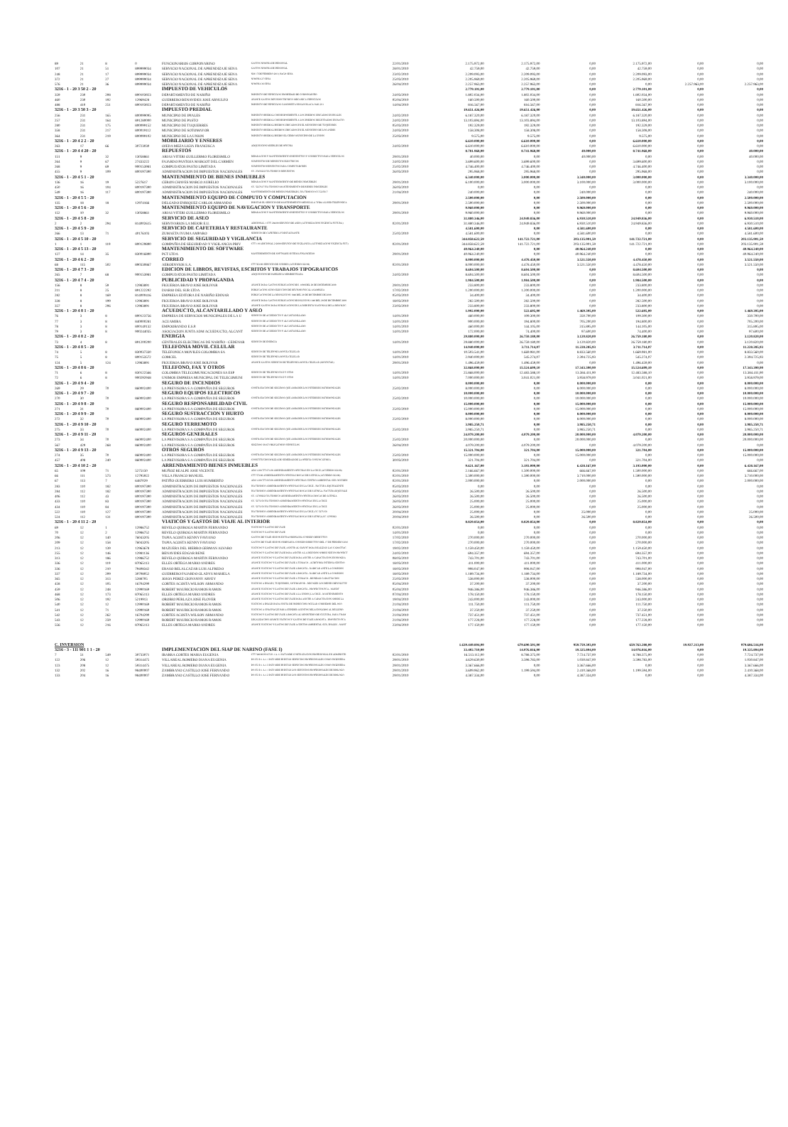| 89 | 21 | 8 | 0 | FUNCIONARIOS CORPONARINO | GASTOS NOMINA DE PERSONAL | 22/01/2010 | 2.175.972,00 | 2.175.972,00 | 0,00 | 2.175.972,00 | 0,00 | 0,00 |
| 107 | 21 | 51 | 899999034 | SERVICIO NACIONAL DE APRENDIZAJE SENA | GASTOS NOMINA DE PERSONAL | 28/01/2010 | 42.759,00 | 42.759,00 | 0,00 | 42.759,00 | 0,00 | 0,00 |
| 248 | 21 | 17 | 899999034 | SERVICIO NACIONAL DE APRENDIZAJE SENA | NM 17 DE FEBRERO 2010, PAGO SENA | 23/02/2010 | 2.209.093,00 | 2.209.093,00 | 0,00 | 2.209.093,00 | 0,00 | 0,00 |
| 372 | 21 | 27 | 899999034 | SERVICIO NACIONAL DE APRENDIZAJE SENA | NOMINA 27 SENA | 25/03/2010 | 2.205.969,00 | 2.205.969,00 | 0,00 | 2.205.969,00 | 0,00 | 0,00 |
| 576 | 21 | 36 | 899999034 | SERVICIO NACIONAL DE APRENDIZAJE SENA | NOMINA 36 SENA | 26/04/2010 | 2.257.963,00 | 2.257.963,00 | 0,00 | 0,00 | 2.257.963,00 | 2.257.963,00 |
| 3216 - 1 - 20 3 50 2 - 20 | | | | IMPUESTO DE VEHICULOS | | | 2.779.101,00 | 2.779.101,00 | 0,00 | 2.779.101,00 | 0,00 | 0,00 |
| 359 | 230 | 208 | 800103923 | DEPARTAMENTO DE NARIÑO | IMPUESTO DE VEHICULOS PROPIEDAD DE CORPONARIÑO | 24/03/2010 | 1.802.034,00 | 1.802.034,00 | 0,00 | 1.802.034,00 | 0,00 | 0,00 |
| 460 | 230 | 192 | 12969428 | GUERRERO BENAVIDES JOSE ARNULFO | AVANCE GASTOS REVISION TECNICO MECANICA VEHICULOS | 05/04/2010 | 160.500,00 | 160.500,00 | 0,00 | 160.500,00 | 0,00 | 0,00 |
| 488 | 410 | 251 | 800103923 | DEPARTAMENTO DE NARIÑO | IMPUESTO DE VEHICULOS CAMIONETA NISSAN PLACA OAK-231 | 14/04/2010 | 816.567,00 | 816.567,00 | 0,00 | 816.567,00 | 0,00 | 0,00 |
| 3216 - 1 - 20 3 50 3 - 20 | | | | IMPUESTO PREDIAL | | | 19.651.426,00 | 19.651.426,00 | 0,00 | 19.651.426,00 | 0,00 | 0,00 |
| 256 | 231 | 165 | 800099095 | MUNICIPIO DE IPIALES | IMPUESTO PREDIAL CORRESPONDIENTE A LOS PREDIOS UBICADOS EN IPIALES | 24/02/2010 | 6.187.320,00 | 6.187.320,00 | 0,00 | 6.187.320,00 | 0,00 | 0,00 |
| 257 | 231 | 164 | 891280000 | MUNICIPIO DE PASTO | IMPUESTO PREDIAL CORRESPONDIENTE A LOS PREDIOS REGISTRADOS EN PASTO | 24/02/2010 | 13.103.894,00 | 13.103.894,00 | 0,00 | 13.103.894,00 | 0,00 | 0,00 |
| 280 | 231 | 175 | 800099152 | MUNICIPIO DE TUQUERRES | IMPUESTO PREDIAL PREDIOS UBICADOS EN EL MUNICIPIO DE TUQUERRES | 05/03/2010 | 192.329,00 | 192.329,00 | 0,00 | 192.329,00 | 0,00 | 0,00 |
| 358 | 231 | 217 | 800019112 | MUNICIPIO DE SOTOMAYOR | IMPUESTO PREDIAL PREDIOS UBICADOS EN EL MUNICIPIO DE LOS ANDES | 24/03/2010 | 158.308,00 | 158.308,00 | 0,00 | 158.308,00 | 0,00 | 0,00 |
| 364 | 231 | 219 | 800099102 | MUNICIPIO DE LA UNION | IMPUESTO PREDIAL PREDIO EL CERRO MUNICIPIO DE LA UNION | 25/03/2010 | 9.575,00 | 9.575,00 | 0,00 | 9.575,00 | 0,00 | 0,00 |
| 3216 - 1 - 20 4 2 2 - 20 | | | | MOBILIARIO Y ENSERES | | | 6.610.000,00 | 6.610.000,00 | 0,00 | 6.610.000,00 | 0,00 | 0,00 |
| 263 | 17 | 66 | 30723030 | OJEDA MEZA LIGIA FRANCISCA | ADQUISICION MUEBLES DE OFICINA | 24/02/2010 | 6.610.000,00 | 6.610.000,00 | 0,00 | 6.610.000,00 | 0,00 | 0,00 |
| 3216 - 1 - 20 4 4 20 - 20 | | | | REPUESTOS | | | 8.781.968,00 | 8.741.968,00 | 40.000,00 | 8.741.968,00 | 0,00 | 40.000,00 |
| 151 | 9 | 32 | 13058861 | ARIAS VITERI GUILLERMO FLORESMILO | REPARACION Y MANTENIMIENTO PREVENTIVO Y CORRECTIVO PARA VEHICULOS | 29/01/2010 | 40.000,00 | 0,00 | 40.000,00 | 0,00 | 0,00 | 40.000,00 |
| 264 | 9 | 67 | 27433222 | FAJARDO PANTOJA MARGOT DEL CARMEN | SUMINISTRO DE REPUESTOS ELECTRICOS | 24/02/2010 | 3.699.600,00 | 3.699.600,00 | 0,00 | 3.699.600,00 | 0,00 | 0,00 |
| 268 | 9 | 69 | 900153981 | COMPUDATOS PASTO LIMITADA | SUMINISTRO REPUESTOS PARA COMPUTADORES | 25/02/2010 | 4.746.400,00 | 4.746.400,00 | 0,00 | 4.746.400,00 | 0,00 | 0,00 |
| 455 | 9 | 109 | 800197390 | ADMINISTRACION DE IMPUESTOS NACIONALES | CC. 27433222 IVA TEORICO REPUESTOS | 26/03/2010 | 295.968,00 | 295.968,00 | 0,00 | 295.968,00 | 0,00 | 0,00 |
| 3216 - 1 - 20 4 5 1 - 20 | | | | MANTENIMIENTO DE BIENES INMUEBLES | | | 6.340.000,00 | 3.000.000,00 | 3.340.000,00 | 3.000.000,00 | 0,00 | 3.340.000,00 |
| 136 | 16 | 19 | 5227617 | CERON CHAVES MARCO AURELIO | REPARACION Y MANTENIMIENTO DE BIENES INMUEBLES | 29/01/2010 | 6.100.000,00 | 3.000.000,00 | 3.100.000,00 | 3.000.000,00 | 0,00 | 3.100.000,00 |
| 450 | 16 | 104 | 800197390 | ADMINISTRACION DE IMPUESTOS NACIONALES | CC. 5227617 IVA TEORICO MANTENIMIENTO DE BIENES INMUEBLES | 26/03/2010 | 0,00 | 0,00 | 0,00 | 0,00 | 0,00 | 0,00 |
| 549 | 16 | 117 | 800197390 | ADMINISTRACION DE IMPUESTOS NACIONALES | MANTENIMIENTO DE BIENES INMUEBLES, IVA TEORICO CC 5227617 | 21/04/2010 | 240.000,00 | 0,00 | 240.000,00 | 0,00 | 0,00 | 240.000,00 |
| 3216 - 1 - 20 4 5 5 - 20 | | | | MANTENIMIENTO EQUIPO DE COMPUTO Y COMPUTACION | | | 2.500.000,00 | 0,00 | 2.500.000,00 | 0,00 | 0,00 | 2.500.000,00 |
| 135 | 18 | 18 | 12974166 | DELGADO ENRIQUEZ CARLOS ARMANDO | PRESTAR EL SERVICIO DE MANTENIMIENTO MENSUAL A TODA AL RED TELEFONICA | 29/01/2010 | 2.500.000,00 | 0,00 | 2.500.000,00 | 0,00 | 0,00 | 2.500.000,00 |
| 3216 - 1 - 20 4 5 6 - 20 | | | | MANTENIMIENTO EQUIPO DE NAVEGACION Y TRANSPORTE | | | 9.960.000,00 | 0,00 | 9.960.000,00 | 0,00 | 0,00 | 9.960.000,00 |
| 152 | 10 | 32 | 13058861 | ARIAS VITERI GUILLERMO FLORESMILO | REPARACION Y MANTENIMIENTO PREVENTIVO Y CORRECTIVO PARA VEHICULOS | 29/01/2010 | 9.960.000,00 | 0,00 | 9.960.000,00 | 0,00 | 0,00 | 9.960.000,00 |
| 3216 - 1 - 20 4 5 8 - 20 | | | | SERVICIO DE ASEO | | | 31.880.346,00 | 24.949.836,00 | 6.930.510,00 | 24.949.836,00 | 0,00 | 6.930.510,00 |
| 2 | 2 | 294 | 814002615 | SERVIVARIOS LA MEJOR E.U. | ADICIONAL 1 CTT 294/09 SERVICIO DE ASEO (AUTORIZACION VIGENCIA FUTURA) | 02/01/2010 | 31.880.346,00 | 24.949.836,00 | 6.930.510,00 | 24.949.836,00 | 0,00 | 6.930.510,00 |
| 3216 - 1 - 20 4 5 9 - 20 | | | | SERVICIO DE CAFETERIA Y RESTAURANTE | | | 4.581.600,00 | 0,00 | 4.581.600,00 | 0,00 | 0,00 | 4.581.600,00 |
| 266 | 13 | 71 | 40176103 | ZUMAETA IYUMA AMPARO | SERVICIO DE CAFETERIA Y RESTAURANTE | 25/02/2010 | 4.581.600,00 | 0,00 | 4.581.600,00 | 0,00 | 0,00 | 4.581.600,00 |
| 3216 - 1 - 20 4 5 10 - 20 | | | | SERVICIO DE SEGURIDAD Y VIGILANCIA | | | 344.858.622,59 | 141.722.721,00 | 203.135.901,59 | 141.722.721,00 | 0,00 | 203.135.901,59 |
| 1 | 1 | 119 | 800129890 | COMPAÑIA DE SEGURIDAD Y VIGILANCIA PRIV | CTT 119 ADICIONAL 2/2009 SERVICIO DE VIGILANCIA (AUTORIZACION VIGENCIA FUT) | 02/01/2010 | 344.858.622,59 | 141.722.721,00 | 203.135.901,59 | 141.722.721,00 | 0,00 | 203.135.901,59 |
| 3216 - 1 - 20 4 5 13 - 20 | | | | MANTENIMIENTO DE SOFTWARE | | | 40.964.240,00 | 0,00 | 40.964.240,00 | 0,00 | 0,00 | 40.964.240,00 |
| 127 | 14 | 35 | 830016890 | PCT LTDA | MANTENIMIENTO DE SOFTWARE SISTEMA FINANCIERO | 29/01/2010 | 40.964.240,00 | 0,00 | 40.964.240,00 | 0,00 | 0,00 | 40.964.240,00 |
| 3216 - 1 - 20 4 6 2 - 20 | | | | CORREO | | | 8.000.000,00 | 4.478.450,00 | 3.521.550,00 | 4.478.450,00 | 0,00 | 3.521.550,00 |
| 68 | 115 | 502 | 890330867 | AEROENVIOS S.A. | CTT 502/09 SERVICIO DE CORREO (ACUERDO 022/09) | 02/01/2010 | 8.000.000,00 | 4.478.450,00 | 3.521.550,00 | 4.478.450,00 | 0,00 | 3.521.550,00 |
| 3216 - 1 - 20 4 7 3 - 20 | | | | EDICION DE LIBROS, REVISTAS, ESCRITOS Y TRABAJOS TIPOGRAFICOS | | | 8.604.500,00 | 8.604.500,00 | 0,00 | 8.604.500,00 | 0,00 | 0,00 |
| 265 | 7 | 68 | 900153981 | COMPUDATOS PASTO LIMITADA | ADQUISICION DE PAPELERIA MEMBRETEADA | 24/02/2010 | 8.604.500,00 | 8.604.500,00 | 0,00 | 8.604.500,00 | 0,00 | 0,00 |
| 3216 - 1 - 20 4 7 4 - 20 | | | | PUBLICIDAD Y PROPAGANDA | | | 1.984.500,00 | 1.984.500,00 | 0,00 | 1.984.500,00 | 0,00 | 0,00 |
| 156 | 8 | 59 | 12983891 | FIGUEROA BRAVO JOSE BOLIVAR | AVANCE PARA GASTOS PUBLICACION RES. 1099 DEL 29 DE DICIEMBRE 2009 | 29/01/2010 | 233.800,00 | 233.800,00 | 0,00 | 233.800,00 | 0,00 | 0,00 |
| 211 | 8 | 25 | 891222292 | DIARIO DEL SUR LTDA | PUBLICACION AVISO ELECCION DE REVISOR FISCAL ASAMBLEA | 17/02/2010 | 1.200.000,00 | 1.200.000,00 | 0,00 | 1.200.000,00 | 0,00 | 0,00 |
| 282 | 8 | 169 | 814000416 | EMPRESA EDITORA DE NARIÑO EDINAR | PUBLICACION DE LA RESOLUCION 1048 DEL 29 DE DICIEMBRE DE 2009 | 05/03/2010 | 34.400,00 | 34.400,00 | 0,00 | 34.400,00 | 0,00 | 0,00 |
| 338 | 8 | 199 | 12983891 | FIGUEROA BRAVO JOSE BOLIVAR | AVANCE PARA GASTOS PUBLICACION RESOLUCION 1049 DEL 29 DE DICIEMBRE 2009 | 18/03/2010 | 282.500,00 | 282.500,00 | 0,00 | 282.500,00 | 0,00 | 0,00 |
| 357 | 8 | 206 | 12983891 | FIGUEROA BRAVO JOSE BOLIVAR | AVANCE GASTOS PARA PUBLICACION EN LA IMPRENTA NACIONAL DE LA RESOLUC | 23/03/2010 | 233.800,00 | 233.800,00 | 0,00 | 233.800,00 | 0,00 | 0,00 |
| 3216 - 1 - 20 4 8 1 - 20 | | | | ACUEDUCTO, ALCANTARILLADO Y ASEO | | | 1.992.000,00 | 522.605,00 | 1.469.395,00 | 522.605,00 | 0,00 | 1.469.395,00 |
| 76 | 3 | 8 | 800123756 | EMPRESA DE SERVICIOS MUNICIPALES DE LA U | SERVICIO DE ACUEDUCTO Y ALCANTARILLADO | 14/01/2010 | 460.000,00 | 109.300,00 | 350.700,00 | 109.300,00 | 0,00 | 350.700,00 |
| 77 | 3 | 8 | 840000281 | ACUAMIRA | SERVICIO DE ACUEDUCTO Y ALCANTARILLADO | 14/01/2010 | 900.000,00 | 194.800,00 | 705.200,00 | 194.800,00 | 0,00 | 705.200,00 |
| 78 | 3 | 8 | 800140132 | EMPOOBANDO E.S.P. | SERVICIO DE ACUEDUCTO Y ALCANTARILLADO | 14/01/2010 | 460.000,00 | 144.105,00 | 315.895,00 | 144.105,00 | 0,00 | 315.895,00 |
| 79 | 3 | 8 | 900244035 | ASOCIACION JUNTA ADM ACUEDUCTO, ALCANT | SERVICIO DE ACUEDUCTO Y ALCANTARILLADO | 14/01/2010 | 172.000,00 | 74.400,00 | 97.600,00 | 74.400,00 | 0,00 | 97.600,00 |
| 3216 - 1 - 20 4 8 2 - 20 | | | | ENERGIA | | | 29.880.000,00 | 26.759.180,00 | 3.120.820,00 | 26.759.180,00 | 0,00 | 3.120.820,00 |
| 73 | 4 | 8 | 891200200 | CENTRALES ELECTRICAS DE NARIÑO - CEDENAR | SERVICIO DE ENERGIA | 14/01/2010 | 29.880.000,00 | 26.759.180,00 | 3.120.820,00 | 26.759.180,00 | 0,00 | 3.120.820,00 |
| 3216 - 1 - 20 4 8 5 - 20 | | | | TELEFONIA MOVIL CELULAR | | | 14.940.000,00 | 3.711.714,07 | 11.228.285,93 | 3.711.714,07 | 0,00 | 11.228.285,93 |
| 74 | 5 | 8 | 830037330 | TELEFONICA MOVILES COLOMBIA SA | SERVICIO DE TELEFONIA MOVIL CELULAR | 14/01/2010 | 10.503.541,00 | 1.669.981,00 | 8.833.560,00 | 1.669.981,00 | 0,00 | 8.833.560,00 |
| 75 | 5 | 8 | 800153572 | COMCEL | SERVICIO DE TELEFONIA MOVIL CELULAR | 14/01/2010 | 2.940.000,00 | 545.274,07 | 2.394.725,93 | 545.274,07 | 0,00 | 2.394.725,93 |
| 124 | 5 | 124 | 12983891 | FIGUEROA BRAVO JOSE BOLIVAR | AVANCE GASTOS SERVICIO DE TELEFONIA MOVIL CELULAR (MOVISTAR) | 29/01/2010 | 1.496.459,00 | 1.496.459,00 | 0,00 | 1.496.459,00 | 0,00 | 0,00 |
| 3216 - 1 - 20 4 8 6 - 20 | | | | TELEFONO, FAX Y OTROS | | | 32.868.000,00 | 15.524.609,10 | 17.343.390,90 | 15.524.609,10 | 0,00 | 17.343.390,90 |
| 71 | 6 | 8 | 830122566 | COLOMBIA TELECOMUNICACIONES SA ESP | SERVICIO DE TELEFONO FAX Y OTRO | 14/01/2010 | 25.868.000,00 | 12.483.588,10 | 13.384.411,90 | 12.483.588,10 | 0,00 | 13.384.411,90 |
| 72 | 6 | 8 | 900292948 | UNIMOS EMPRESA MUNICIPAL DE TELECOMUNI | SERVICIO DE TELEFONO FAX Y OTRO | 14/01/2010 | 7.000.000,00 | 3.041.021,00 | 3.958.979,00 | 3.041.021,00 | 0,00 | 3.958.979,00 |
| 3216 - 1 - 20 4 9 4 - 20 | | | | SEGURO DE INCENDIOS | | | 8.000.000,00 | 0,00 | 8.000.000,00 | 0,00 | 0,00 | 8.000.000,00 |
| 269 | 29 | 70 | 860002400 | LA PREVISORA S A COMPAÑIA DE SEGUROS | CONTRATACION DE SEGUROS QUE AMPAREN LOS INTERESES PATRIMONIALES | 25/02/2010 | 8.000.000,00 | 0,00 | 8.000.000,00 | 0,00 | 0,00 | 8.000.000,00 |
| 3216 - 1 - 20 4 9 7 - 20 | | | | SEGURO EQUIPOS ELECTRICOS | | | 10.000.000,00 | 0,00 | 10.000.000,00 | 0,00 | 0,00 | 10.000.000,00 |
| 270 | 30 | 70 | 860002400 | LA PREVISORA S A COMPAÑIA DE SEGUROS | CONTRATACION DE SEGUROS QUE AMPAREN LOS INTERESES PATRIMONIALES | 25/02/2010 | 10.000.000,00 | 0,00 | 10.000.000,00 | 0,00 | 0,00 | 10.000.000,00 |
| 3216 - 1 - 20 4 9 8 - 20 | | | | SEGURO RESPONSABILIDAD CIVIL | | | 15.000.000,00 | 0,00 | 15.000.000,00 | 0,00 | 0,00 | 15.000.000,00 |
| 271 | 31 | 70 | 860002400 | LA PREVISORA S A COMPAÑIA DE SEGUROS | CONTRATACION DE SEGUROS QUE AMPAREN LOS INTERESES PATRIMONIALES | 25/02/2010 | 15.000.000,00 | 0,00 | 15.000.000,00 | 0,00 | 0,00 | 15.000.000,00 |
| 3216 - 1 - 20 4 9 9 - 20 | | | | SEGURO SUSTRACCION Y HURTO | | | 8.000.000,00 | 0,00 | 8.000.000,00 | 0,00 | 0,00 | 8.000.000,00 |
| 272 | 32 | 70 | 860002400 | LA PREVISORA S A COMPAÑIA DE SEGUROS | CONTRATACION DE SEGUROS QUE AMPAREN LOS INTERESES PATRIMONIALES | 25/02/2010 | 8.000.000,00 | 0,00 | 8.000.000,00 | 0,00 | 0,00 | 8.000.000,00 |
| 3216 - 1 - 20 4 9 10 - 20 | | | | SEGURO TERREMOTO | | | 3.985.250,71 | 0,00 | 3.985.250,71 | 0,00 | 0,00 | 3.985.250,71 |
| 275 | 33 | 70 | 860002400 | LA PREVISORA S A COMPAÑIA DE SEGUROS | CONTRATACION DE SEGUROS QUE AMPAREN LOS INTERESES PATRIMONIALES | 25/02/2010 | 3.985.250,71 | 0,00 | 3.985.250,71 | 0,00 | 0,00 | 3.985.250,71 |
| 3216 - 1 - 20 4 9 11 - 20 | | | | SEGUROS GENERALES | | | 24.079.200,00 | 4.079.200,00 | 20.000.000,00 | 4.079.200,00 | 0,00 | 20.000.000,00 |
| 273 | 34 | 70 | 860002400 | LA PREVISORA S A COMPAÑIA DE SEGUROS | CONTRATACION DE SEGUROS QUE AMPAREN LOS INTERESES PATRIMONIALES | 25/02/2010 | 20.000.000,00 | 0,00 | 20.000.000,00 | 0,00 | 0,00 | 20.000.000,00 |
| 567 | 429 | 268 | 860002400 | LA PREVISORA S A COMPAÑIA DE SEGUROS | SEGUROS SOAT OBLIGATORIO VEHICULOS | 26/04/2010 | 4.079.200,00 | 4.079.200,00 | 0,00 | 4.079.200,00 | 0,00 | 0,00 |
| 3216 - 1 - 20 4 9 13 - 20 | | | | OTROS SEGUROS | | | 15.321.704,00 | 321.704,00 | 15.000.000,00 | 321.704,00 | 0,00 | 15.000.000,00 |
| 274 | 35 | 70 | 860002400 | LA PREVISORA S A COMPAÑIA DE SEGUROS | CONTRATACION DE SEGUROS QUE AMPAREN LOS INTERESES PATRIMONIALES | 25/02/2010 | 15.000.000,00 | 0,00 | 15.000.000,00 | 0,00 | 0,00 | 15.000.000,00 |
| 457 | 408 | 240 | 860002400 | LA PREVISORA S A COMPAÑIA DE SEGUROS | CONSTITUCION POLIZA DE SERIEDAD DE LA OFERTA CONVOCATORIA | 30/03/2010 | 321.704,00 | 321.704,00 | 0,00 | 321.704,00 | 0,00 | 0,00 |
| 3216 - 1 - 20 4 10 2 - 20 | | | | ARRENDAMIENTO BIENES INMUEBLES | | | 9.621.167,00 | 3.193.000,00 | 6.428.167,00 | 3.193.000,00 | 0,00 | 6.428.167,00 |
| 65 | 109 | 71 | 5275150 | MUÑOZ REALPE JOSE VICENTE | AD 01-09 CTT 071/09 ARRENDAMIENTO OFICINAS EN LA CRUZ (ACUERDO 022/09) | 02/01/2010 | 2.166.667,00 | 1.500.000,00 | 666.667,00 | 1.500.000,00 | 0,00 | 666.667,00 |
| 66 | 111 | 573 | 12795922 | VILLA FRANCO MANUEL | CTT 573/09 ARRENDAMIENTO OFICINAS BOCAS DE SATINGA (ACUERDO 022/09) | 02/01/2010 | 5.300.000,00 | 1.590.000,00 | 3.710.000,00 | 1.590.000,00 | 0,00 | 3.710.000,00 |
| 67 | 113 | 7 | 6487029 | PATIÑO GUERRERO LUIS HUMBERTO | AD 01-09 CTT 007/09 ARRENDAMIENTO OFICINAS CENTRO AMBIENTAL SUR OCCIDEN | 02/01/2010 | 2.000.000,00 | 0,00 | 2.000.000,00 | 0,00 | 0,00 | 2.000.000,00 |
| 283 | 110 | 182 | 800197390 | ADMINISTRACION DE IMPUESTOS NACIONALES | IVA TEORICO ARRENDAMIENTO OFICINAS EN LA CRUZ - FACTURA EQUIVALENTE | 05/03/2010 | 0,00 | 0,00 | 0,00 | 0,00 | 0,00 | 0,00 |
| 284 | 112 | 182 | 800197390 | ADMINISTRACION DE IMPUESTOS NACIONALES | IVA TEORICO ARRENDAMIENTO OFICINAS BOCAS DE SATINGA- FACTURA EQUIVALE | 05/03/2010 | 26.500,00 | 26.500,00 | 0,00 | 26.500,00 | 0,00 | 0,00 |
| 406 | 112 | 43 | 800197390 | ADMINISTRACION DE IMPUESTOS NACIONALES | CC. 12795922 IVA TEORICO ARRENDAMIENTO OFICINAS BOCAS DE SATINGA | 26/03/2010 | 26.500,00 | 26.500,00 | 0,00 | 26.500,00 | 0,00 | 0,00 |
| 433 | 110 | 83 | 800197390 | ADMINISTRACION DE IMPUESTOS NACIONALES | CC. 5275150 IVA TEORICO ARRENDAMIENTO OFICINAS EN LA CRUZ | 26/03/2010 | 25.000,00 | 25.000,00 | 0,00 | 25.000,00 | 0,00 | 0,00 |
| 434 | 110 | 84 | 800197390 | ADMINISTRACION DE IMPUESTOS NACIONALES | CC. 5275150 IVA TEORICO ARRENDAMIENTO OFICINAS EN LA CRUZ | 26/03/2010 | 25.000,00 | 25.000,00 | 0,00 | 25.000,00 | 0,00 | 0,00 |
| 522 | 110 | 127 | 800197390 | ADMINISTRACION DE IMPUESTOS NACIONALES | IVA TEORICO ARRENDAMIENTO OFICINAS EN LA CRUZ, CC 5275150 | 20/04/2010 | 25.000,00 | 0,00 | 25.000,00 | 0,00 | 0,00 | 25.000,00 |
| 524 | 112 | 131 | 800197390 | ADMINISTRACION DE IMPUESTOS NACIONALES | IVA TEORICO ARRENDAMIENTO OFICINAS BOCAS DE SATINGA,CC 12795922 | 20/04/2010 | 26.500,00 | 0,00 | 26.500,00 | 0,00 | 0,00 | 26.500,00 |
| 3216 - 1 - 20 4 11 2 - 20 | | | | VIATICOS Y GASTOS DE VIAJE AL INTERIOR | | | 8.829.854,00 | 8.829.854,00 | 0,00 | 8.829.854,00 | 0,00 | 0,00 |
| 69 | 12 | 1 | 12986752 | REVELO QUIROGA MARTIN FERNANDO | VIATICOS Y GASTOS DE VIAJE | 02/01/2010 | 0,00 | 0,00 | 0,00 | 0,00 | 0,00 | 0,00 |
| 70 | 12 | 2 | 12986752 | REVELO QUIROGA MARTIN FERNANDO | VIATICOS Y GASTOS DE VIAJE | 14/01/2010 | 0,00 | 0,00 | 0,00 | 0,00 | 0,00 | 0,00 |
| 206 | 12 | 140 | 76043205 | TAPIA ACOSTA KENNY FAVIANO | GASTOS DE VIAJE SESION EXTRAORDINARIA CONSEJO DIRECTIVO | 17/02/2010 | 270.000,00 | 270.000,00 | 0,00 | 270.000,00 | 0,00 | 0,00 |
| 209 | 12 | 158 | 76043205 | TAPIA ACOSTA KENNY FAVIANO | GASTOS DE VIAJE SESION ORDINARIA CONSEJO DIRECTIVO DEL 17 DE FEBRERO 2010 | 17/02/2010 | 270.000,00 | 270.000,00 | 0,00 | 270.000,00 | 0,00 | 0,00 |
| 213 | 12 | 139 | 12963678 | MAZUERA DEL HIERRO GERMAN ALVARO | VIATICOS Y GASTOS DE VIAJE, ASISTIR AL SIAVOT PARA REALIZAR LAS CAPACITAC | 19/02/2010 | 1.159.450,00 | 1.159.450,00 | 0,00 | 1.159.450,00 | 0,00 | 0,00 |
| 255 | 12 | 146 | 12981136 | BENAVIDES EDGAR RENE | VIATICOS Y GASTOS DE VIAJE PARA ASISTIR A LA REUNION SOBRE NUEVO PROYECT | 24/02/2010 | 694.357,00 | 694.357,00 | 0,00 | 694.357,00 | 0,00 | 0,00 |
| 313 | 12 | 186 | 12986752 | REVELO QUIROGA MARTIN FERNANDO | AVANCE VIATICOS Y GASTOS DE VIAJE PARA ASISTIR A CAPACITACION EN PROGRA | 08/03/2010 | 743.701,00 | 743.701,00 | 0,00 | 743.701,00 | 0,00 | 0,00 |
| 336 | 12 | 119 | 87065113 | ELLES ORTEGA MARIO ANDRES | AVANCE VIATICOS Y GASTOS DE VIAJE A TUMACO - AUDITORIA INTERNA CENTRO | 18/03/2010 | 411.000,00 | 411.000,00 | 0,00 | 411.000,00 | 0,00 | 0,00 |
| 336 | 12 | 210 | 79408342 | ERASO BELALCAZAR LUIS ALFREDO | AVANCE VIATICOS Y GASTOS DE VIAJE A BOGOTA - RADICAR ANTE LA COMISION | 18/03/2010 | 908.047,00 | 908.047,00 | 0,00 | 908.047,00 | 0,00 | 0,00 |
| 337 | 12 | 209 | 30708052 | GUERRERO FAJARDO GLADYS MARIELA | AVANCE VIATICOS Y GASTOS DE VIAJE A BOGOTA - RADICAR ANTE LA COMISION | 18/03/2010 | 1.189.734,00 | 1.189.734,00 | 0,00 | 1.189.734,00 | 0,00 | 0,00 |
| 365 | 12 | 313 | 5288705 | JOJOA PEREZ GIOVANNY ARVEY | AVANCE VIATICOS Y GASTOS DE VIAJE A TUMACO - BRINDAR CAPACITACION | 25/03/2010 | 538.000,00 | 538.000,00 | 0,00 | 538.000,00 | 0,00 | 0,00 |
| 458 | 12 | 105 | 16704290 | CORTES ACOSTA WILSON ARMANDO | VIATICOS A IPIALES, TUQUERRES, SOTOMAYOR - RECOGER LOS BIENES DEVOLUTIV | 05/04/2010 | 37.200,00 | 37.200,00 | 0,00 | 37.200,00 | 0,00 | 0,00 |
| 459 | 12 | 248 | 12990169 | ROBERT MAURICIO RAMOS RAMOS | AVANCE VIATICOS Y GASTOS DE VIAJE A BOGOTA - PROYECTOS FCA - MAVDT | 05/04/2010 | 946.386,00 | 946.386,00 | 0,00 | 946.386,00 | 0,00 | 0,00 |
| 468 | 12 | 173 | 87065113 | ELLES ORTEGA MARIO ANDRES | AVANCE VIATICOS Y GASTOS DE VIAJE A LA UNION, LA CRUZ - MANTENIMIENTO | 07/04/2010 | 178.150,00 | 178.150,00 | 0,00 | 178.150,00 | 0,00 | 0,00 |
| 506 | 12 | 192 | 5219913 | OROBIO PERLAZA JOSE FLOVER | AVANCE VIATICOS Y GASTOS DE VIAJE PARA ASISTIR A CAPACITACION SOBRE LA | 19/04/2010 | 243.000,00 | 243.000,00 | 0,00 | 243.000,00 | 0,00 | 0,00 |
| 540 | 12 | 12 | 12990169 | ROBERT MAURICIO RAMOS RAMOS | VIATICOS A IPIALES PARA VISITA DE INSPECCION OCULAR CORREDOR DEL OSO | 21/04/2010 | 111.750,00 | 111.750,00 | 0,00 | 111.750,00 | 0,00 | 0,00 |
| 541 | 12 | 71 | 12990169 | ROBERT MAURICIO RAMOS RAMOS | VIATICOS A CHACHAGUI PARA ATENDER ASUNTOS RELACIONADOS AL RELLENO | 21/04/2010 | 37.250,00 | 37.250,00 | 0,00 | 37.250,00 | 0,00 | 0,00 |
| 542 | 12 | 262 | 16704290 | CORTES ACOSTA WILSON ARMANDO | VIATICOS Y GASTOS DE VIAJE A BOGOTA AL MINISTERIO DE CULTURA, PARA TRAM | 21/04/2010 | 737.451,00 | 737.451,00 | 0,00 | 737.451,00 | 0,00 | 0,00 |
| 543 | 12 | 259 | 12990169 | ROBERT MAURICIO RAMOS RAMOS | LEGALIZACION AVANCE VIATICOS Y GASTOS DE VIAJE A BOGOTA - PROYECTO FCA | 21/04/2010 | 177.228,00 | 177.228,00 | 0,00 | 177.228,00 | 0,00 | 0,00 |
| 556 | 12 | 216 | 87065113 | ELLES ORTEGA MARIO ANDRES | AVANCE VIATICOS Y GASTOS DE VIAJE A CENTRO AMBIENTAL SUR, IPIALES - MANT | 23/04/2010 | 177.150,00 | 177.150,00 | 0,00 | 177.150,00 | 0,00 | 0,00 |
| C. INVERSION | | | | | | | 1.639.449.804,00 | 679.690.501,00 | 959.759.303,00 | 659.763.288,00 | 19.927.213,00 | 979.686.516,00 |
| 3216 - 3 - 111 901 1 1 - 20 | | | | IMPLEMENTACION DEL SIAP DE NARIÑO (FASE I) | | | 33.402.710,00 | 14.076.816,00 | 19.325.894,00 | 14.076.816,00 | 0,00 | 19.325.894,00 |
| 7 | 51 | 549 | 30733071 | IBARRA CORTES MARIA EUGENIA | CTT 549/09 PO 072 P-1 A-1.1 PAT3 MDE CONTRATACION PROFESIONAL EN ADMINISTR | 02/01/2010 | 16.513.112,00 | 8.788.375,00 | 7.724.737,00 | 8.788.375,00 | 0,00 | 7.724.737,00 |
| 122 | 206 | 12 | 59314475 | VILLAREAL ROMERO DIANA EUGENIA | PO 072 P-1 A-1.1 PAT3 MDE PRESTAR SERVICIOS PROFESIONALES COMO INGENIERA | 29/01/2010 | 4.629.630,00 | 3.598.783,00 | 1.030.847,00 | 3.598.783,00 | 0,00 | 1.030.847,00 |
| 123 | 208 | 12 | 59314475 | VILLAREAL ROMERO DIANA EUGENIA | PO 072 P-1 A-1.3 PAT3 MDE PRESTAR SERVICIOS PROFESIONALES COMO INGENIERA | 29/01/2010 | 3.367.666,00 | 0,00 | 3.367.666,00 | 0,00 | 0,00 | 3.367.666,00 |
| 132 | 202 | 16 | 98400007 | ZAMBRANO CASTILLO JOSE FERNANDO | PO 072 P-1 A-1.1 PAT3 MDE PRESTAR LOS SERVICIOS PROFESIONALES DE BIOLOGO | 29/01/2010 | 3.609.962,00 | 1.199.594,00 | 2.410.368,00 | 1.199.594,00 | 0,00 | 2.410.368,00 |
| 133 | 204 | 16 | 98400007 | ZAMBRANO CASTILLO JOSE FERNANDO | PO 072 P-1 A-1.2 PAT3 MDE PRESTAR LOS SERVICIOS PROFESIONALES DE BIOLOGO | 29/01/2010 | 4.387.334,00 | 0,00 | 4.387.334,00 | 0,00 | 0,00 | 4.387.334,00 |